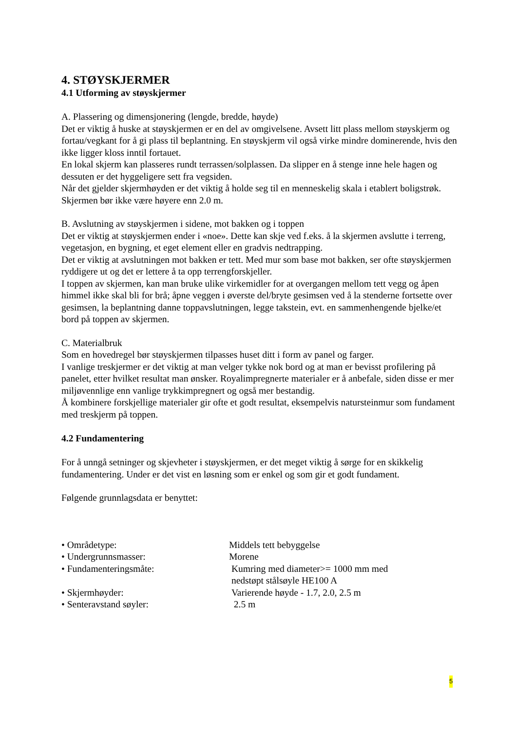4. STØYSKJERMER
4.1 Utforming av støyskjermer
A. Plassering og dimensjonering (lengde, bredde, høyde)
Det er viktig å huske at støyskjermen er en del av omgivelsene. Avsett litt plass mellom støyskjerm og fortau/vegkant for å gi plass til beplantning. En støyskjerm vil også virke mindre dominerende, hvis den ikke ligger kloss inntil fortauet.
En lokal skjerm kan plasseres rundt terrassen/solplassen. Da slipper en å stenge inne hele hagen og dessuten er det hyggeligere sett fra vegsiden.
Når det gjelder skjermhøyden er det viktig å holde seg til en menneskelig skala i etablert boligstrøk. Skjermen bør ikke være høyere enn 2.0 m.
B. Avslutning av støyskjermen i sidene, mot bakken og i toppen
Det er viktig at støyskjermen ender i «noe». Dette kan skje ved f.eks. å la skjermen avslutte i terreng, vegetasjon, en bygning, et eget element eller en gradvis nedtrapping.
Det er viktig at avslutningen mot bakken er tett. Med mur som base mot bakken, ser ofte støyskjermen ryddigere ut og det er lettere å ta opp terrengforskjeller.
I toppen av skjermen, kan man bruke ulike virkemidler for at overgangen mellom tett vegg og åpen himmel ikke skal bli for brå; åpne veggen i øverste del/bryte gesimsen ved å la stenderne fortsette over gesimsen, la beplantning danne toppavslutningen, legge takstein, evt. en sammenhengende bjelke/et bord på toppen av skjermen.
C. Materialbruk
Som en hovedregel bør støyskjermen tilpasses huset ditt i form av panel og farger.
I vanlige treskjermer er det viktig at man velger tykke nok bord og at man er bevisst profilering på panelet, etter hvilket resultat man ønsker. Royalimpregnerte materialer er å anbefale, siden disse er mer miljøvennlige enn vanlige trykkimpregnert og også mer bestandig.
Å kombinere forskjellige materialer gir ofte et godt resultat, eksempelvis natursteinmur som fundament med treskjerm på toppen.
4.2 Fundamentering
For å unngå setninger og skjevheter i støyskjermen, er det meget viktig å sørge for en skikkelig fundamentering. Under er det vist en løsning som er enkel og som gir et godt fundament.
Følgende grunnlagsdata er benyttet:
• Områdetype: Middels tett bebyggelse
• Undergrunnsmasser: Morene
• Fundamenteringsmåte: Kumring med diameter>= 1000 mm med
nedstøpt stålsøyle HE100 A
• Skjermhøyder: Varierende høyde - 1.7, 2.0, 2.5 m
• Senteravstand søyler: 2.5 m
5